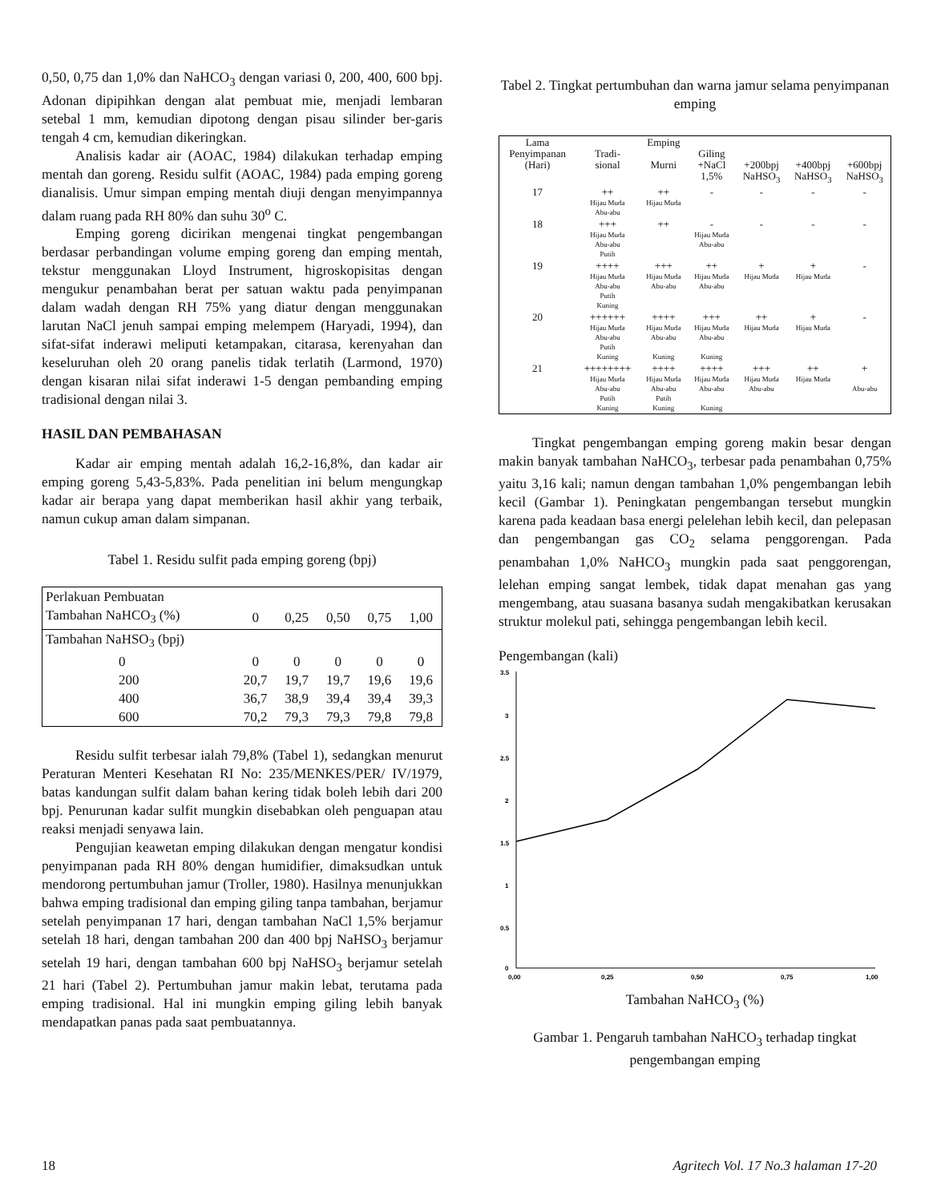0,50, 0,75 dan 1,0% dan NaHCO<sub>3</sub> dengan variasi 0, 200, 400, 600 bpj. Adonan dipipihkan dengan alat pembuat mie, menjadi lembaran setebal 1 mm, kemudian dipotong dengan pisau silinder ber-garis tengah 4 cm, kemudian dikeringkan.
Analisis kadar air (AOAC, 1984) dilakukan terhadap emping mentah dan goreng. Residu sulfit (AOAC, 1984) pada emping goreng dianalisis. Umur simpan emping mentah diuji dengan menyimpannya dalam ruang pada RH 80% dan suhu 30<sup>o</sup> C.
Emping goreng dicirikan mengenai tingkat pengembangan berdasar perbandingan volume emping goreng dan emping mentah, tekstur menggunakan Lloyd Instrument, higroskopisitas dengan mengukur penambahan berat per satuan waktu pada penyimpanan dalam wadah dengan RH 75% yang diatur dengan menggunakan larutan NaCl jenuh sampai emping melempem (Haryadi, 1994), dan sifat-sifat inderawi meliputi ketampakan, citarasa, kerenyahan dan keseluruhan oleh 20 orang panelis tidak terlatih (Larmond, 1970) dengan kisaran nilai sifat inderawi 1-5 dengan pembanding emping tradisional dengan nilai 3.
HASIL DAN PEMBAHASAN
Kadar air emping mentah adalah 16,2-16,8%, dan kadar air emping goreng 5,43-5,83%. Pada penelitian ini belum mengungkap kadar air berapa yang dapat memberikan hasil akhir yang terbaik, namun cukup aman dalam simpanan.
Tabel 1. Residu sulfit pada emping goreng (bpj)
| Perlakuan Pembuatan | | | | | |
| Tambahan NaHCO<sub>3</sub> (%) | 0 | 0,25 | 0,50 | 0,75 | 1,00 |
| Tambahan NaHSO<sub>3</sub> (bpj) | | | | | |
| 0 | 0 | 0 | 0 | 0 | 0 |
| 200 | 20,7 | 19,7 | 19,7 | 19,6 | 19,6 |
| 400 | 36,7 | 38,9 | 39,4 | 39,4 | 39,3 |
| 600 | 70,2 | 79,3 | 79,3 | 79,8 | 79,8 |
Residu sulfit terbesar ialah 79,8% (Tabel 1), sedangkan menurut Peraturan Menteri Kesehatan RI No: 235/MENKES/PER/ IV/1979, batas kandungan sulfit dalam bahan kering tidak boleh lebih dari 200 bpj. Penurunan kadar sulfit mungkin disebabkan oleh penguapan atau reaksi menjadi senyawa lain.
Pengujian keawetan emping dilakukan dengan mengatur kondisi penyimpanan pada RH 80% dengan humidifier, dimaksudkan untuk mendorong pertumbuhan jamur (Troller, 1980). Hasilnya menunjukkan bahwa emping tradisional dan emping giling tanpa tambahan, berjamur setelah penyimpanan 17 hari, dengan tambahan NaCl 1,5% berjamur setelah 18 hari, dengan tambahan 200 dan 400 bpj NaHSO<sub>3</sub> berjamur setelah 19 hari, dengan tambahan 600 bpj NaHSO<sub>3</sub> berjamur setelah 21 hari (Tabel 2). Pertumbuhan jamur makin lebat, terutama pada emping tradisional. Hal ini mungkin emping giling lebih banyak mendapatkan panas pada saat pembuatannya.
Tabel 2. Tingkat pertumbuhan dan warna jamur selama penyimpanan emping
| Lama Penyimpanan (Hari) | Tradi- sional | Emping Murni | Giling +NaCl 1,5% | +200bpj NaHSO<sub>3</sub> | +400bpj NaHSO<sub>3</sub> | +600bpj NaHSO<sub>3</sub> |
| 17 | ++ Hijau Muda Abu-abu | ++ Hijau Muda | - | - | - | - |
| 18 | +++ Hijau Muda Abu-abu Putih | ++ | - Hijau Muda Abu-abu | - | - | - |
| 19 | ++++ Hijau Muda Abu-abu Putih Kuning | +++ Hijau Muda Abu-abu | ++ Hijau Muda Abu-abu | + Hijau Muda | + Hijau Muda | - |
| 20 | ++++++ Hijau Muda Abu-abu Putih Kuning | ++++ Hijau Muda Abu-abu Kuning | +++ Hijau Muda Abu-abu Kuning | ++ Hijau Muda | + Hijau Muda | - |
| 21 | ++++++++ Hijau Muda Abu-abu Putih Kuning | ++++ Hijau Muda Abu-abu Putih Kuning | ++++ Hijau Muda Abu-abu Kuning | +++ Hijau Muda Abu-abu | ++ Hijau Muda | + Abu-abu |
Tingkat pengembangan emping goreng makin besar dengan makin banyak tambahan NaHCO<sub>3</sub>, terbesar pada penambahan 0,75% yaitu 3,16 kali; namun dengan tambahan 1,0% pengembangan lebih kecil (Gambar 1). Peningkatan pengembangan tersebut mungkin karena pada keadaan basa energi pelelehan lebih kecil, dan pelepasan dan pengembangan gas CO<sub>2</sub> selama penggorengan. Pada penambahan 1,0% NaHCO<sub>3</sub> mungkin pada saat penggorengan, lelehan emping sangat lembek, tidak dapat menahan gas yang mengembang, atau suasana basanya sudah mengakibatkan kerusakan struktur molekul pati, sehingga pengembangan lebih kecil.
Pengembangan (kali)
3.5
3
2.5
2
1.5
1
0.5
0
0,00
0,25
0,50
0,75
1,00
Tambahan NaHCO<sub>3</sub> (%)
Gambar 1. Pengaruh tambahan NaHCO<sub>3</sub> terhadap tingkat pengembangan emping
18 Agritech Vol. 17 No.3 halaman 17-20